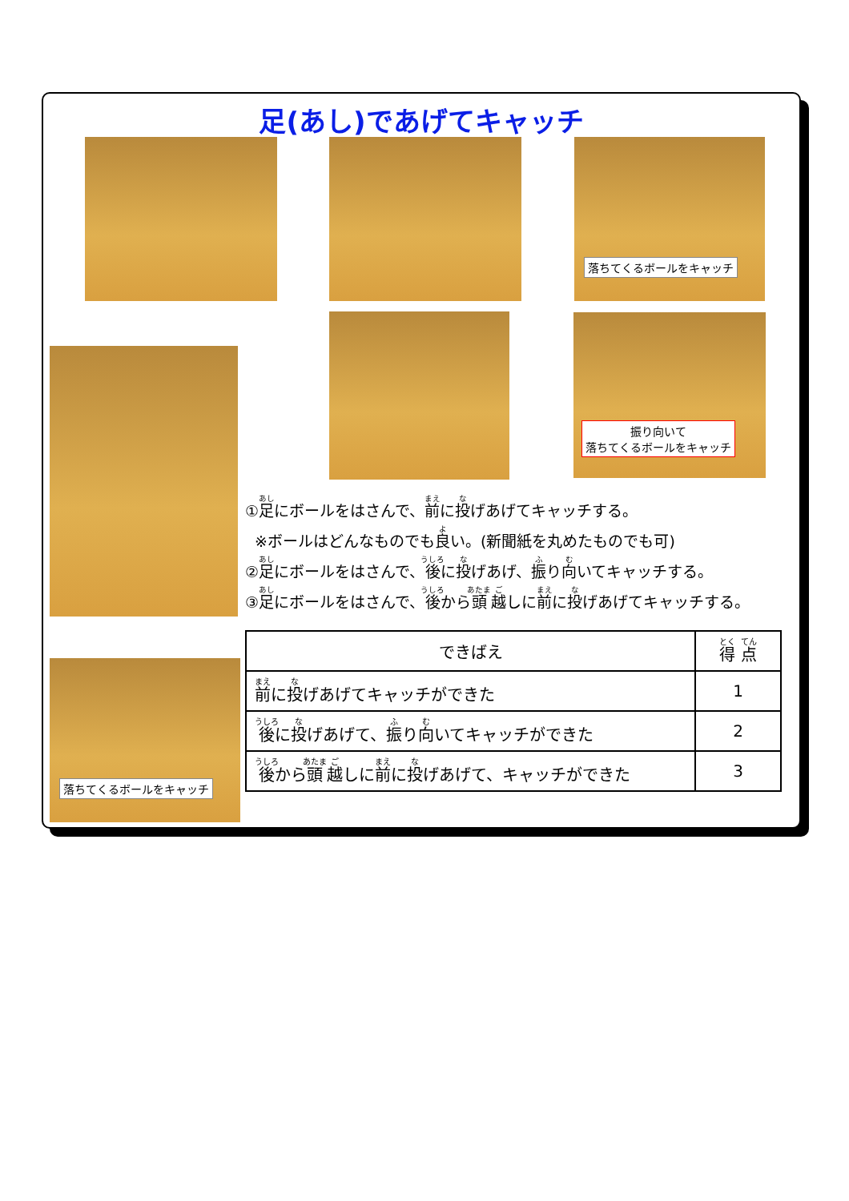足(あし)であげてキャッチ
落ちてくるボールをキャッチ
振り向いて
落ちてくるボールをキャッチ
落ちてくるボールをキャッチ
①足にボールをはさんで、前に投げあげてキャッチする。
※ボールはどんなものでも良い。(新聞紙を丸めたものでも可)
②足にボールをはさんで、後に投げあげ、振り向いてキャッチする。
③足にボールをはさんで、後から頭越しに前に投げあげてキャッチする。
| できばえ | 得 点 |
| --- | --- |
| 前 に 投 げあげてキャッチができた | 1 |
| 後 に 投 げあげて、 振 り 向 いてキャッチができた | 2 |
| 後 から 頭 越 しに 前 に 投 げあげて、キャッチができた | 3 |